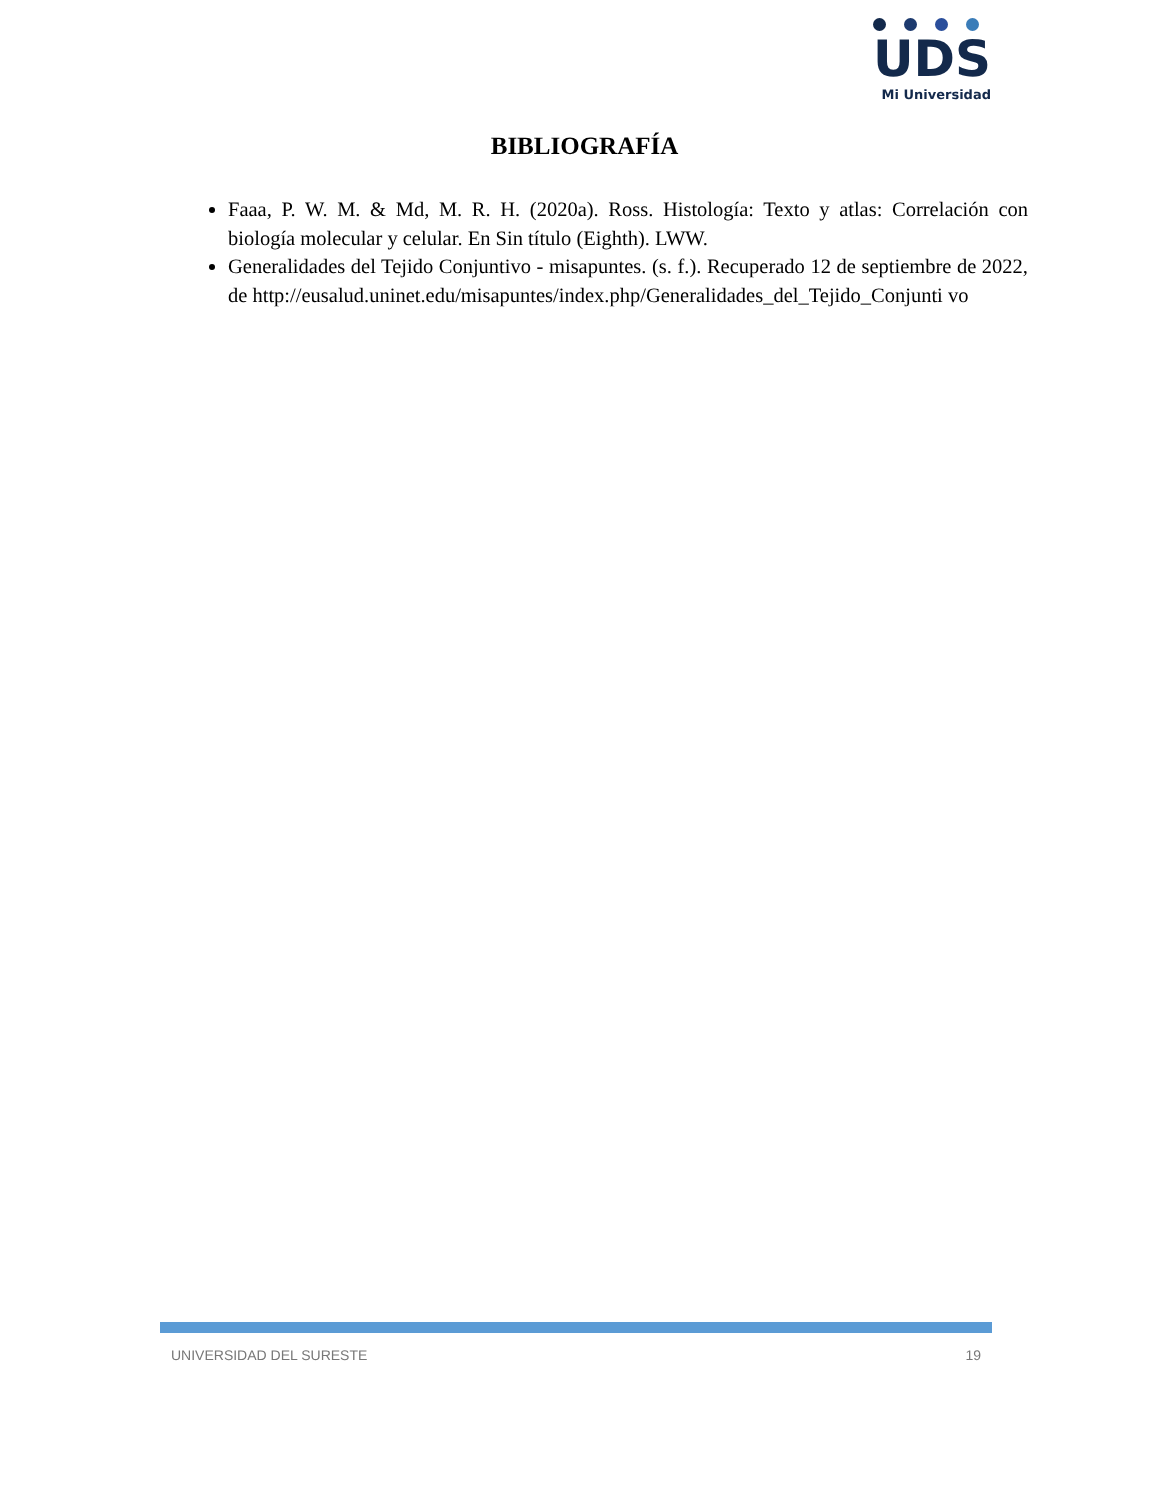UDS
Mi Universidad
BIBLIOGRAFÍA
Faaa, P. W. M. & Md, M. R. H. (2020a). Ross. Histología: Texto y atlas: Correlación con biología molecular y celular. En Sin título (Eighth). LWW.
Generalidades del Tejido Conjuntivo - misapuntes. (s. f.). Recuperado 12 de septiembre de 2022, de http://eusalud.uninet.edu/misapuntes/index.php/Generalidades_del_Tejido_Conjunti vo
UNIVERSIDAD DEL SURESTE 19